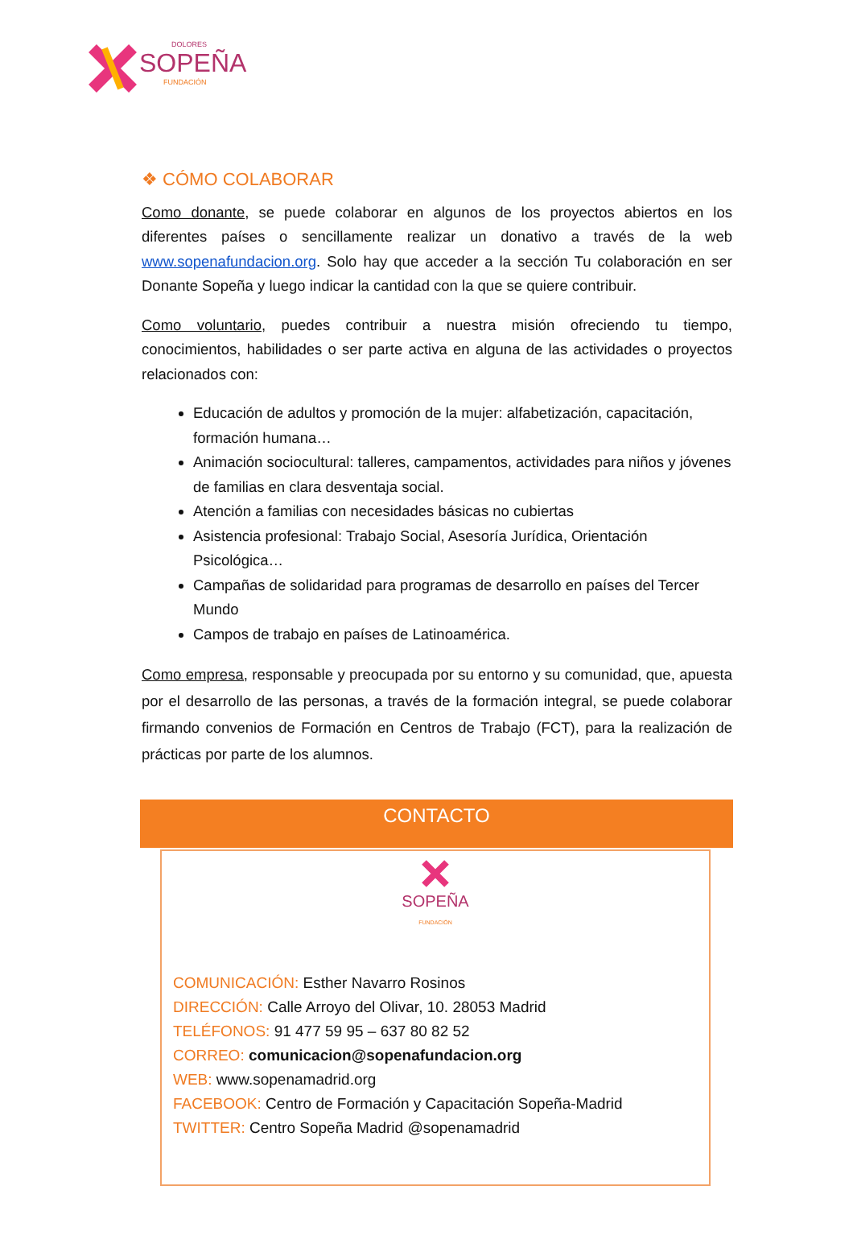DOLORES
SOPEÑA
FUNDACIÓN
❖ CÓMO COLABORAR
Como donante, se puede colaborar en algunos de los proyectos abiertos en los diferentes países o sencillamente realizar un donativo a través de la web www.sopenafundacion.org. Solo hay que acceder a la sección Tu colaboración en ser Donante Sopeña y luego indicar la cantidad con la que se quiere contribuir.
Como voluntario, puedes contribuir a nuestra misión ofreciendo tu tiempo, conocimientos, habilidades o ser parte activa en alguna de las actividades o proyectos relacionados con:
Educación de adultos y promoción de la mujer: alfabetización, capacitación, formación humana…
Animación sociocultural: talleres, campamentos, actividades para niños y jóvenes de familias en clara desventaja social.
Atención a familias con necesidades básicas no cubiertas
Asistencia profesional: Trabajo Social, Asesoría Jurídica, Orientación Psicológica…
Campañas de solidaridad para programas de desarrollo en países del Tercer Mundo
Campos de trabajo en países de Latinoamérica.
Como empresa, responsable y preocupada por su entorno y su comunidad, que, apuesta por el desarrollo de las personas, a través de la formación integral, se puede colaborar firmando convenios de Formación en Centros de Trabajo (FCT), para la realización de prácticas por parte de los alumnos.
CONTACTO
SOPEÑA
FUNDACIÓN
COMUNICACIÓN: Esther Navarro Rosinos
DIRECCIÓN: Calle Arroyo del Olivar, 10. 28053 Madrid
TELÉFONOS: 91 477 59 95 – 637 80 82 52
CORREO: comunicacion@sopenafundacion.org
WEB: www.sopenamadrid.org
FACEBOOK: Centro de Formación y Capacitación Sopeña-Madrid
TWITTER: Centro Sopeña Madrid @sopenamadrid